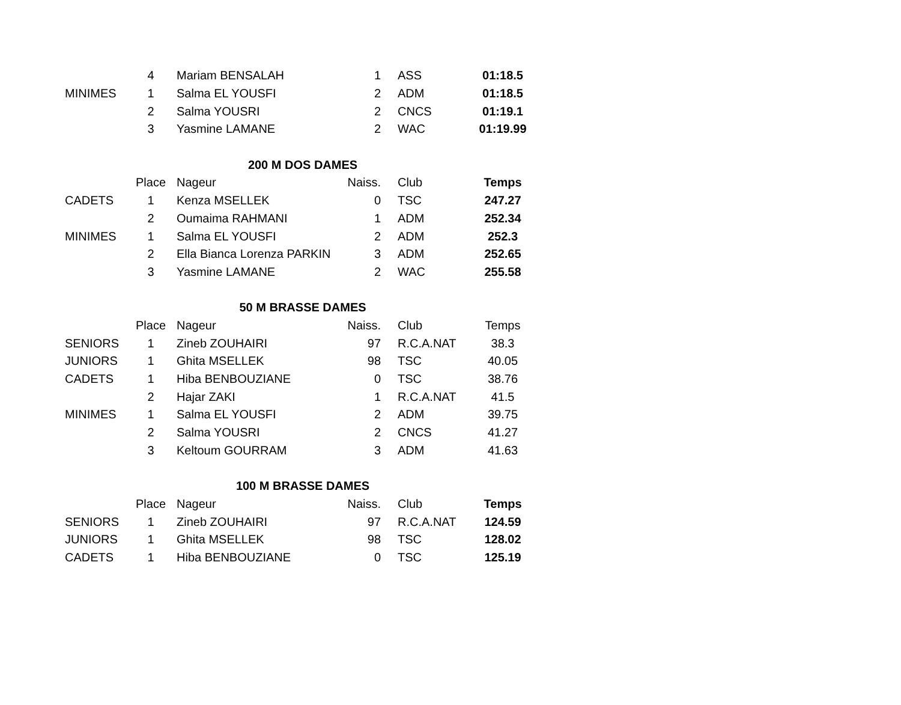| | 4 | Mariam BENSALAH | 1 | ASS | 01:18.5 |
| MINIMES | 1 | Salma EL YOUSFI | 2 | ADM | 01:18.5 |
| | 2 | Salma YOUSRI | 2 | CNCS | 01:19.1 |
| | 3 | Yasmine LAMANE | 2 | WAC | 01:19.99 |
| | 200 M DOS DAMES | | | | |
| | Place | Nageur | Naiss. | Club | Temps |
| CADETS | 1 | Kenza MSELLEK | 0 | TSC | 247.27 |
| | 2 | Oumaima RAHMANI | 1 | ADM | 252.34 |
| MINIMES | 1 | Salma EL YOUSFI | 2 | ADM | 252.3 |
| | 2 | Ella Bianca Lorenza PARKIN | 3 | ADM | 252.65 |
| | 3 | Yasmine LAMANE | 2 | WAC | 255.58 |
| | 50 M BRASSE DAMES | | | | |
| | Place | Nageur | Naiss. | Club | Temps |
| SENIORS | 1 | Zineb ZOUHAIRI | 97 | R.C.A.NAT | 38.3 |
| JUNIORS | 1 | Ghita MSELLEK | 98 | TSC | 40.05 |
| CADETS | 1 | Hiba BENBOUZIANE | 0 | TSC | 38.76 |
| | 2 | Hajar ZAKI | 1 | R.C.A.NAT | 41.5 |
| MINIMES | 1 | Salma EL YOUSFI | 2 | ADM | 39.75 |
| | 2 | Salma YOUSRI | 2 | CNCS | 41.27 |
| | 3 | Keltoum GOURRAM | 3 | ADM | 41.63 |
| | 100 M BRASSE DAMES | | | | |
| | Place | Nageur | Naiss. | Club | Temps |
| SENIORS | 1 | Zineb ZOUHAIRI | 97 | R.C.A.NAT | 124.59 |
| JUNIORS | 1 | Ghita MSELLEK | 98 | TSC | 128.02 |
| CADETS | 1 | Hiba BENBOUZIANE | 0 | TSC | 125.19 |